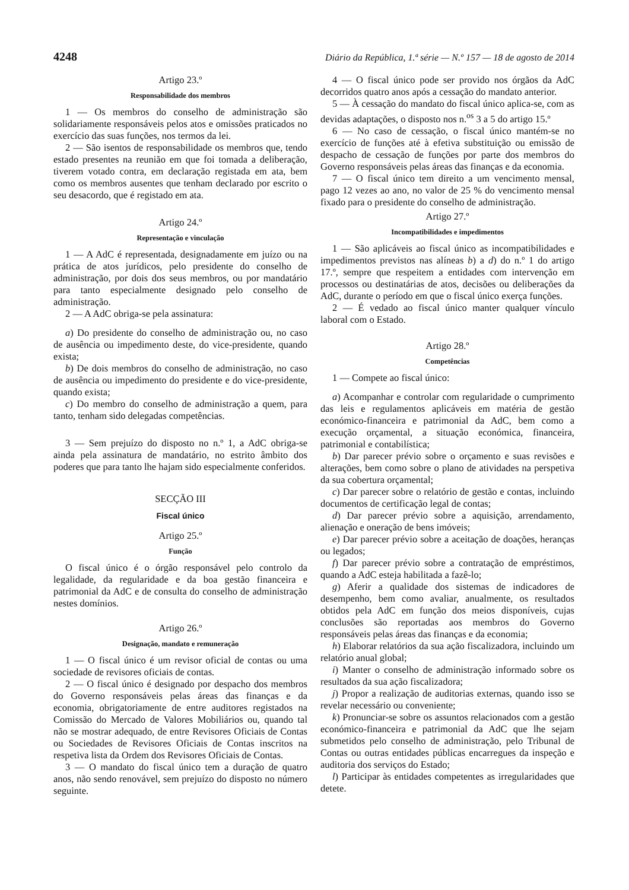4248 Diário da República, 1.ª série — N.º 157 — 18 de agosto de 2014
Artigo 23.º
Responsabilidade dos membros
1 — Os membros do conselho de administração são solidariamente responsáveis pelos atos e omissões praticados no exercício das suas funções, nos termos da lei.
2 — São isentos de responsabilidade os membros que, tendo estado presentes na reunião em que foi tomada a deliberação, tiverem votado contra, em declaração registada em ata, bem como os membros ausentes que tenham declarado por escrito o seu desacordo, que é registado em ata.
Artigo 24.º
Representação e vinculação
1 — A AdC é representada, designadamente em juízo ou na prática de atos jurídicos, pelo presidente do conselho de administração, por dois dos seus membros, ou por mandatário para tanto especialmente designado pelo conselho de administração.
2 — A AdC obriga-se pela assinatura:
a) Do presidente do conselho de administração ou, no caso de ausência ou impedimento deste, do vice-presidente, quando exista;
b) De dois membros do conselho de administração, no caso de ausência ou impedimento do presidente e do vice-presidente, quando exista;
c) Do membro do conselho de administração a quem, para tanto, tenham sido delegadas competências.
3 — Sem prejuízo do disposto no n.º 1, a AdC obriga-se ainda pela assinatura de mandatário, no estrito âmbito dos poderes que para tanto lhe hajam sido especialmente conferidos.
SECÇÃO III
Fiscal único
Artigo 25.º
Função
O fiscal único é o órgão responsável pelo controlo da legalidade, da regularidade e da boa gestão financeira e patrimonial da AdC e de consulta do conselho de administração nestes domínios.
Artigo 26.º
Designação, mandato e remuneração
1 — O fiscal único é um revisor oficial de contas ou uma sociedade de revisores oficiais de contas.
2 — O fiscal único é designado por despacho dos membros do Governo responsáveis pelas áreas das finanças e da economia, obrigatoriamente de entre auditores registados na Comissão do Mercado de Valores Mobiliários ou, quando tal não se mostrar adequado, de entre Revisores Oficiais de Contas ou Sociedades de Revisores Oficiais de Contas inscritos na respetiva lista da Ordem dos Revisores Oficiais de Contas.
3 — O mandato do fiscal único tem a duração de quatro anos, não sendo renovável, sem prejuízo do disposto no número seguinte.
4 — O fiscal único pode ser provido nos órgãos da AdC decorridos quatro anos após a cessação do mandato anterior.
5 — À cessação do mandato do fiscal único aplica-se, com as devidas adaptações, o disposto nos n.<sup>os</sup> 3 a 5 do artigo 15.º
6 — No caso de cessação, o fiscal único mantém-se no exercício de funções até à efetiva substituição ou emissão de despacho de cessação de funções por parte dos membros do Governo responsáveis pelas áreas das finanças e da economia.
7 — O fiscal único tem direito a um vencimento mensal, pago 12 vezes ao ano, no valor de 25 % do vencimento mensal fixado para o presidente do conselho de administração.
Artigo 27.º
Incompatibilidades e impedimentos
1 — São aplicáveis ao fiscal único as incompatibilidades e impedimentos previstos nas alíneas b) a d) do n.º 1 do artigo 17.º, sempre que respeitem a entidades com intervenção em processos ou destinatárias de atos, decisões ou deliberações da AdC, durante o período em que o fiscal único exerça funções.
2 — É vedado ao fiscal único manter qualquer vínculo laboral com o Estado.
Artigo 28.º
Competências
1 — Compete ao fiscal único:
a) Acompanhar e controlar com regularidade o cumprimento das leis e regulamentos aplicáveis em matéria de gestão económico-financeira e patrimonial da AdC, bem como a execução orçamental, a situação económica, financeira, patrimonial e contabilística;
b) Dar parecer prévio sobre o orçamento e suas revisões e alterações, bem como sobre o plano de atividades na perspetiva da sua cobertura orçamental;
c) Dar parecer sobre o relatório de gestão e contas, incluindo documentos de certificação legal de contas;
d) Dar parecer prévio sobre a aquisição, arrendamento, alienação e oneração de bens imóveis;
e) Dar parecer prévio sobre a aceitação de doações, heranças ou legados;
f) Dar parecer prévio sobre a contratação de empréstimos, quando a AdC esteja habilitada a fazê-lo;
g) Aferir a qualidade dos sistemas de indicadores de desempenho, bem como avaliar, anualmente, os resultados obtidos pela AdC em função dos meios disponíveis, cujas conclusões são reportadas aos membros do Governo responsáveis pelas áreas das finanças e da economia;
h) Elaborar relatórios da sua ação fiscalizadora, incluindo um relatório anual global;
i) Manter o conselho de administração informado sobre os resultados da sua ação fiscalizadora;
j) Propor a realização de auditorias externas, quando isso se revelar necessário ou conveniente;
k) Pronunciar-se sobre os assuntos relacionados com a gestão económico-financeira e patrimonial da AdC que lhe sejam submetidos pelo conselho de administração, pelo Tribunal de Contas ou outras entidades públicas encarregues da inspeção e auditoria dos serviços do Estado;
l) Participar às entidades competentes as irregularidades que detete.